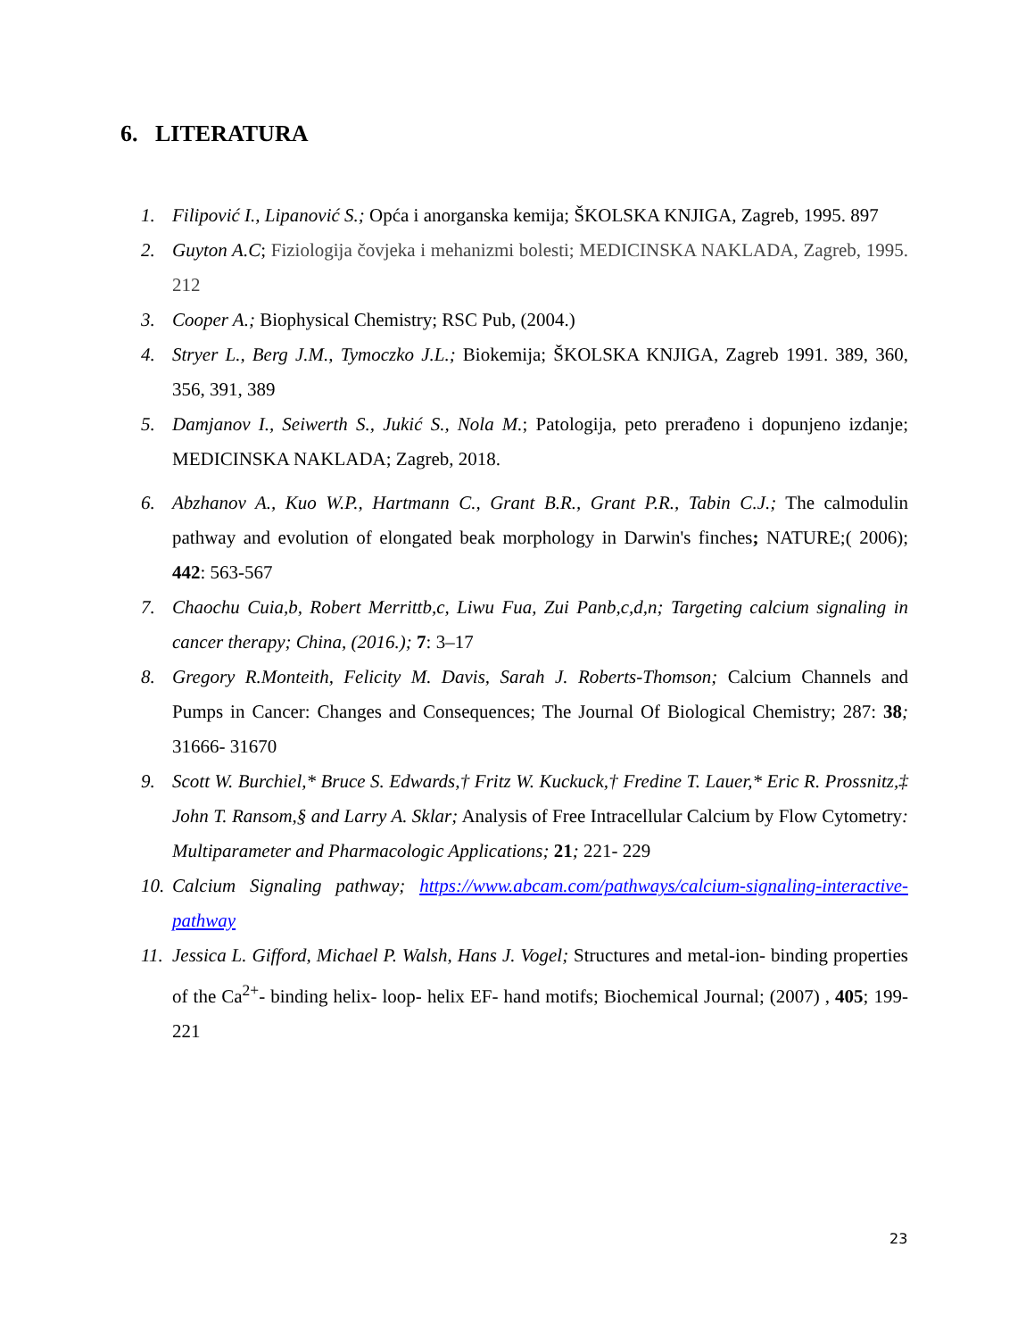6. LITERATURA
1. Filipović I., Lipanović S.; Opća i anorganska kemija; ŠKOLSKA KNJIGA, Zagreb, 1995. 897
2. Guyton A.C; Fiziologija čovjeka i mehanizmi bolesti; MEDICINSKA NAKLADA, Zagreb, 1995. 212
3. Cooper A.; Biophysical Chemistry; RSC Pub, (2004.)
4. Stryer L., Berg J.M., Tymoczko J.L.; Biokemija; ŠKOLSKA KNJIGA, Zagreb 1991. 389, 360, 356, 391, 389
5. Damjanov I., Seiwerth S., Jukić S., Nola M.; Patologija, peto prerađeno i dopunjeno izdanje; MEDICINSKA NAKLADA; Zagreb, 2018.
6. Abzhanov A., Kuo W.P., Hartmann C., Grant B.R., Grant P.R., Tabin C.J.; The calmodulin pathway and evolution of elongated beak morphology in Darwin's finches; NATURE;( 2006); 442: 563-567
7. Chaochu Cuia,b, Robert Merrittb,c, Liwu Fua, Zui Panb,c,d,n; Targeting calcium signaling in cancer therapy; China, (2016.); 7: 3–17
8. Gregory R.Monteith, Felicity M. Davis, Sarah J. Roberts-Thomson; Calcium Channels and Pumps in Cancer: Changes and Consequences; The Journal Of Biological Chemistry; 287: 38; 31666- 31670
9. Scott W. Burchiel,* Bruce S. Edwards,† Fritz W. Kuckuck,† Fredine T. Lauer,* Eric R. Prossnitz,‡ John T. Ransom,§ and Larry A. Sklar; Analysis of Free Intracellular Calcium by Flow Cytometry: Multiparameter and Pharmacologic Applications; 21; 221- 229
10. Calcium Signaling pathway; https://www.abcam.com/pathways/calcium-signaling-interactive-pathway
11. Jessica L. Gifford, Michael P. Walsh, Hans J. Vogel; Structures and metal-ion- binding properties of the Ca<sup>2+</sup>- binding helix- loop- helix EF- hand motifs; Biochemical Journal; (2007) , 405; 199-221
23